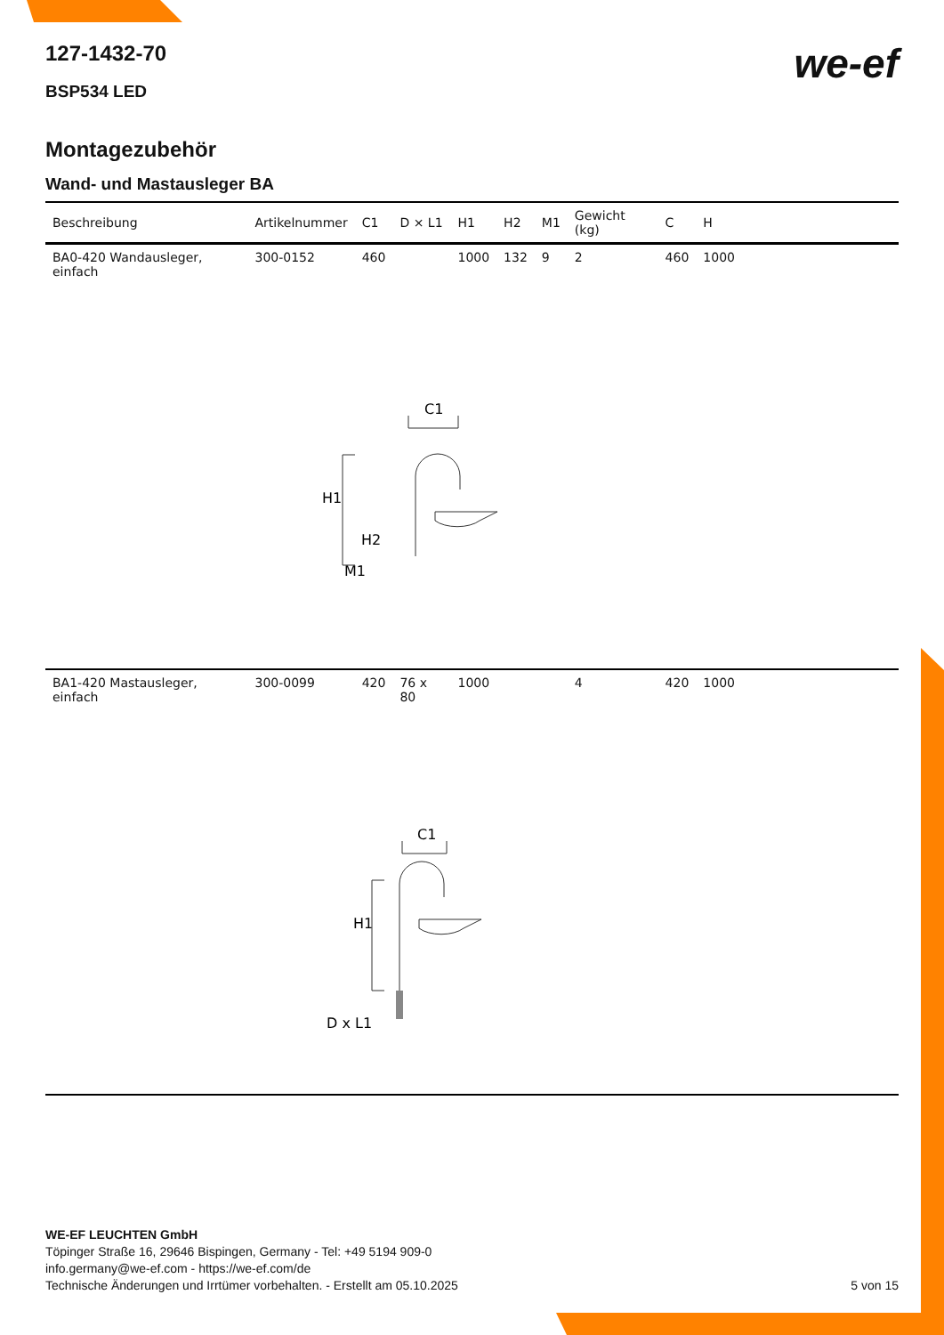we-ef
127-1432-70
BSP534 LED
Montagezubehör
Wand- und Mastausleger BA
| Beschreibung | Artikelnummer | C1 | D × L1 | H1 | H2 | M1 | Gewicht (kg) | C | H | |
| --- | --- | --- | --- | --- | --- | --- | --- | --- | --- | --- |
| BA0-420 Wandausleger, einfach | 300-0152 | 460 | | 1000 | 132 | 9 | 2 | 460 | 1000 | |
| C1 H1 H2 M1 | | | | | | | | | | |
| BA1-420 Mastausleger, einfach | 300-0099 | 420 | 76 x 80 | 1000 | | | 4 | 420 | 1000 | |
| C1 H1 D x L1 | | | | | | | | | | |
WE-EF LEUCHTEN GmbH
Töpinger Straße 16, 29646 Bispingen, Germany - Tel: +49 5194 909-0
info.germany@we-ef.com - https://we-ef.com/de
Technische Änderungen und Irrtümer vorbehalten. - Erstellt am 05.10.2025 5 von 15